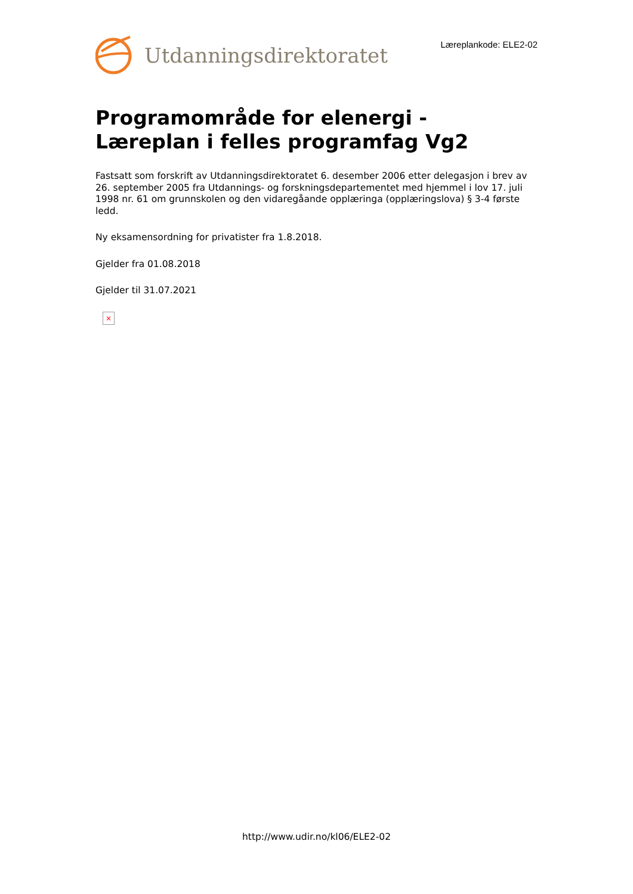Utdanningsdirektoratet
Læreplankode: ELE2-02
Programområde for elenergi - Læreplan i felles programfag Vg2
Fastsatt som forskrift av Utdanningsdirektoratet 6. desember 2006 etter delegasjon i brev av 26. september 2005 fra Utdannings- og forskningsdepartementet med hjemmel i lov 17. juli 1998 nr. 61 om grunnskolen og den vidaregåande opplæringa (opplæringslova) § 3-4 første ledd.
Ny eksamensordning for privatister fra 1.8.2018.
Gjelder fra 01.08.2018
Gjelder til 31.07.2021
×
http://www.udir.no/kl06/ELE2-02